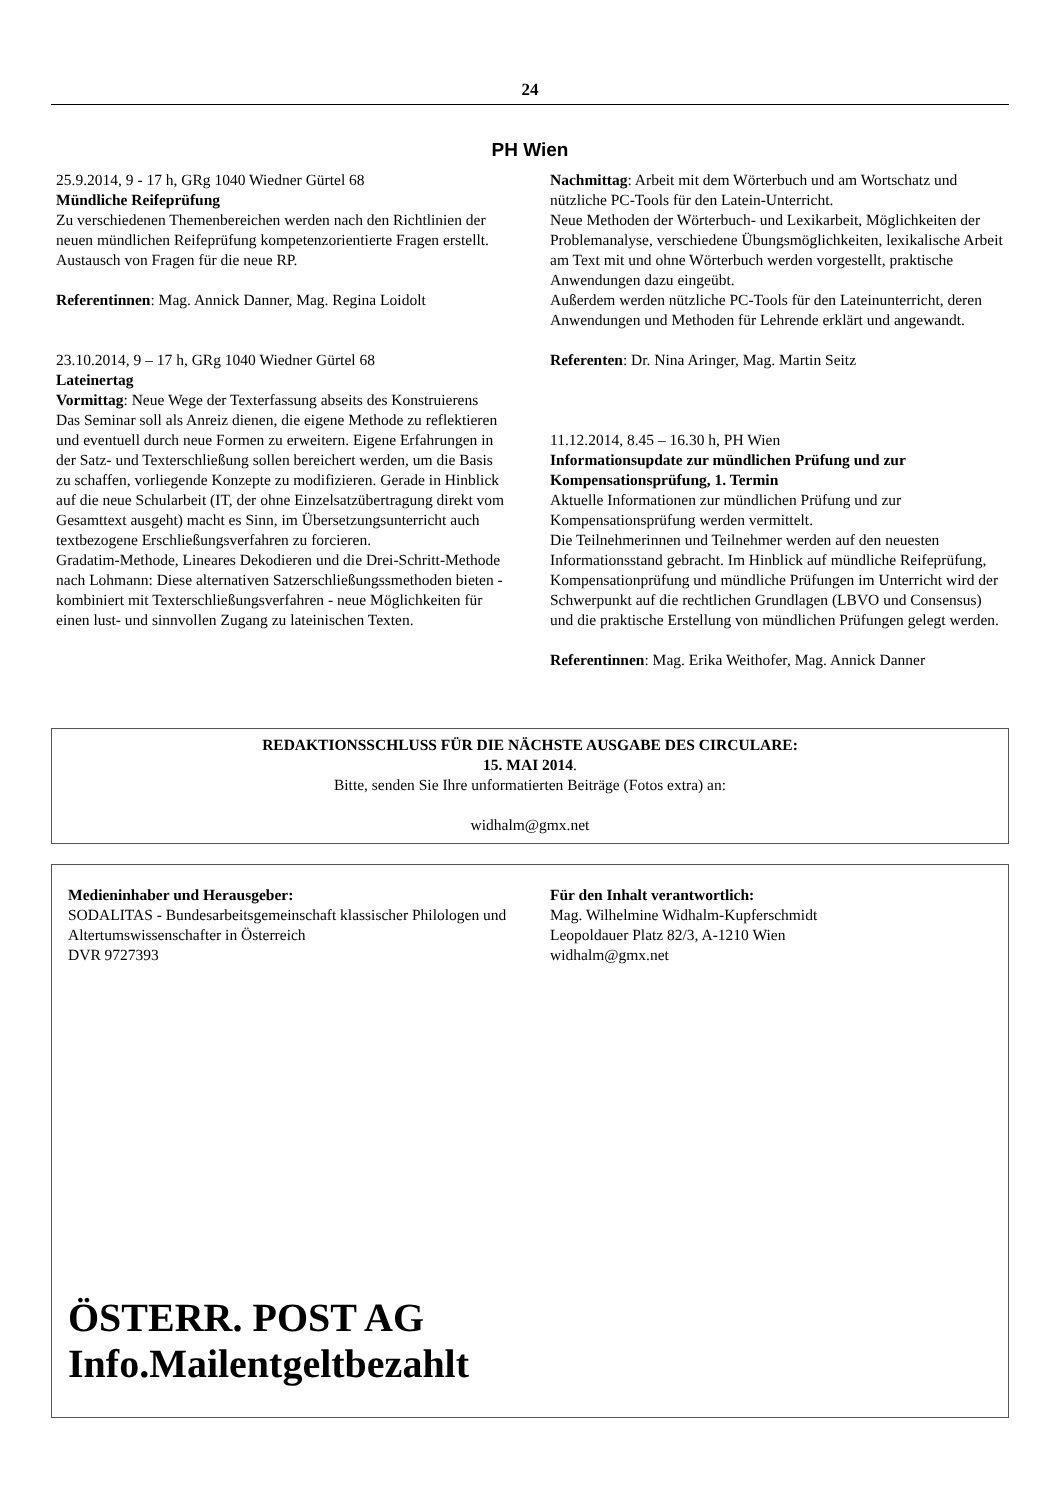24
PH Wien
25.9.2014, 9 - 17 h, GRg 1040 Wiedner Gürtel 68
Mündliche Reifeprüfung
Zu verschiedenen Themenbereichen werden nach den Richtlinien der neuen mündlichen Reifeprüfung kompetenzorientierte Fragen erstellt. Austausch von Fragen für die neue RP.
Referentinnen: Mag. Annick Danner, Mag. Regina Loidolt
23.10.2014, 9 – 17 h, GRg 1040 Wiedner Gürtel 68
Lateinertag
Vormittag: Neue Wege der Texterfassung abseits des Konstruierens
Das Seminar soll als Anreiz dienen, die eigene Methode zu reflektieren und eventuell durch neue Formen zu erweitern. Eigene Erfahrungen in der Satz- und Texterschließung sollen bereichert werden, um die Basis zu schaffen, vorliegende Konzepte zu modifizieren. Gerade in Hinblick auf die neue Schularbeit (IT, der ohne Einzelsatzübertragung direkt vom Gesamttext ausgeht) macht es Sinn, im Übersetzungsunterricht auch textbezogene Erschließungsverfahren zu forcieren.
Gradatim-Methode, Lineares Dekodieren und die Drei-Schritt-Methode nach Lohmann: Diese alternativen Satzerschließungssmethoden bieten - kombiniert mit Texterschließungsverfahren - neue Möglichkeiten für einen lust- und sinnvollen Zugang zu lateinischen Texten.
Nachmittag: Arbeit mit dem Wörterbuch und am Wortschatz und nützliche PC-Tools für den Latein-Unterricht.
Neue Methoden der Wörterbuch- und Lexikarbeit, Möglichkeiten der Problemanalyse, verschiedene Übungsmöglichkeiten, lexikalische Arbeit am Text mit und ohne Wörterbuch werden vorgestellt, praktische Anwendungen dazu eingeübt.
Außerdem werden nützliche PC-Tools für den Lateinunterricht, deren Anwendungen und Methoden für Lehrende erklärt und angewandt.
Referenten: Dr. Nina Aringer, Mag. Martin Seitz
11.12.2014, 8.45 – 16.30 h, PH Wien
Informationsupdate zur mündlichen Prüfung und zur Kompensationsprüfung, 1. Termin
Aktuelle Informationen zur mündlichen Prüfung und zur Kompensationsprüfung werden vermittelt.
Die Teilnehmerinnen und Teilnehmer werden auf den neuesten Informationsstand gebracht. Im Hinblick auf mündliche Reifeprüfung, Kompensationprüfung und mündliche Prüfungen im Unterricht wird der Schwerpunkt auf die rechtlichen Grundlagen (LBVO und Consensus) und die praktische Erstellung von mündlichen Prüfungen gelegt werden.
Referentinnen: Mag. Erika Weithofer, Mag. Annick Danner
REDAKTIONSSCHLUSS FÜR DIE NÄCHSTE AUSGABE DES CIRCULARE:
15. MAI 2014.
Bitte, senden Sie Ihre unformatierten Beiträge (Fotos extra) an:
widhalm@gmx.net
Medieninhaber und Herausgeber:
SODALITAS - Bundesarbeitsgemeinschaft klassischer Philologen und Altertumswissenschafter in Österreich
DVR 9727393
Für den Inhalt verantwortlich:
Mag. Wilhelmine Widhalm-Kupferschmidt
Leopoldauer Platz 82/3, A-1210 Wien
widhalm@gmx.net
ÖSTERR. POST AG
Info.Mailentgeltbezahlt